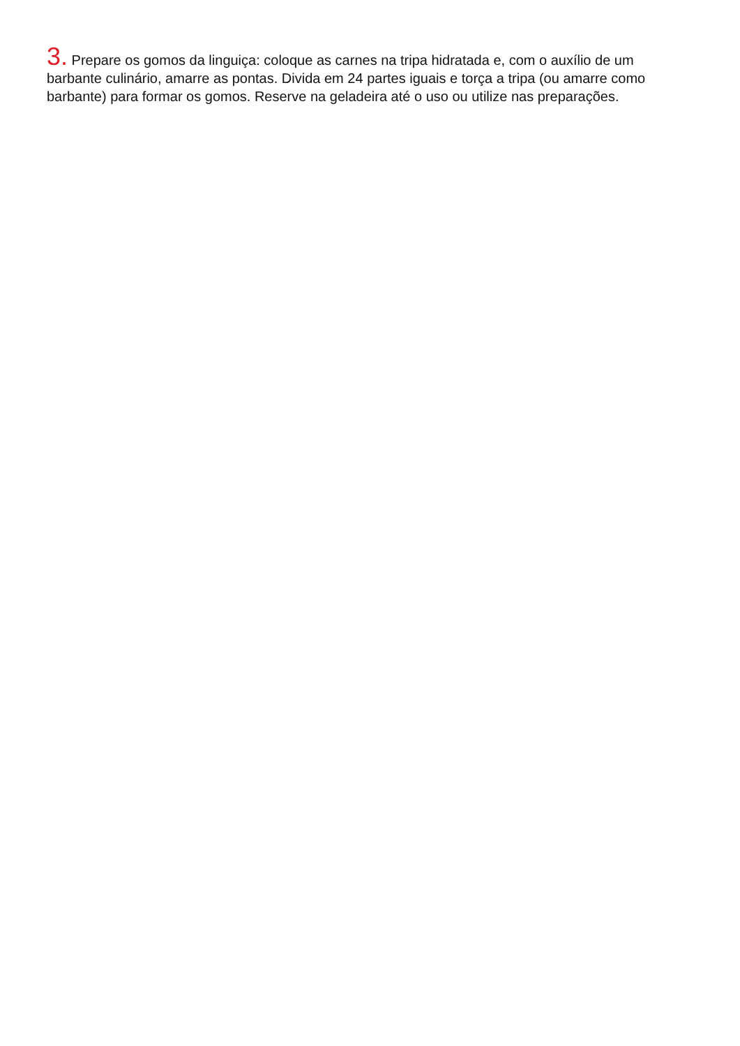3. Prepare os gomos da linguiça: coloque as carnes na tripa hidratada e, com o auxílio de um barbante culinário, amarre as pontas. Divida em 24 partes iguais e torça a tripa (ou amarre como barbante) para formar os gomos. Reserve na geladeira até o uso ou utilize nas preparações.